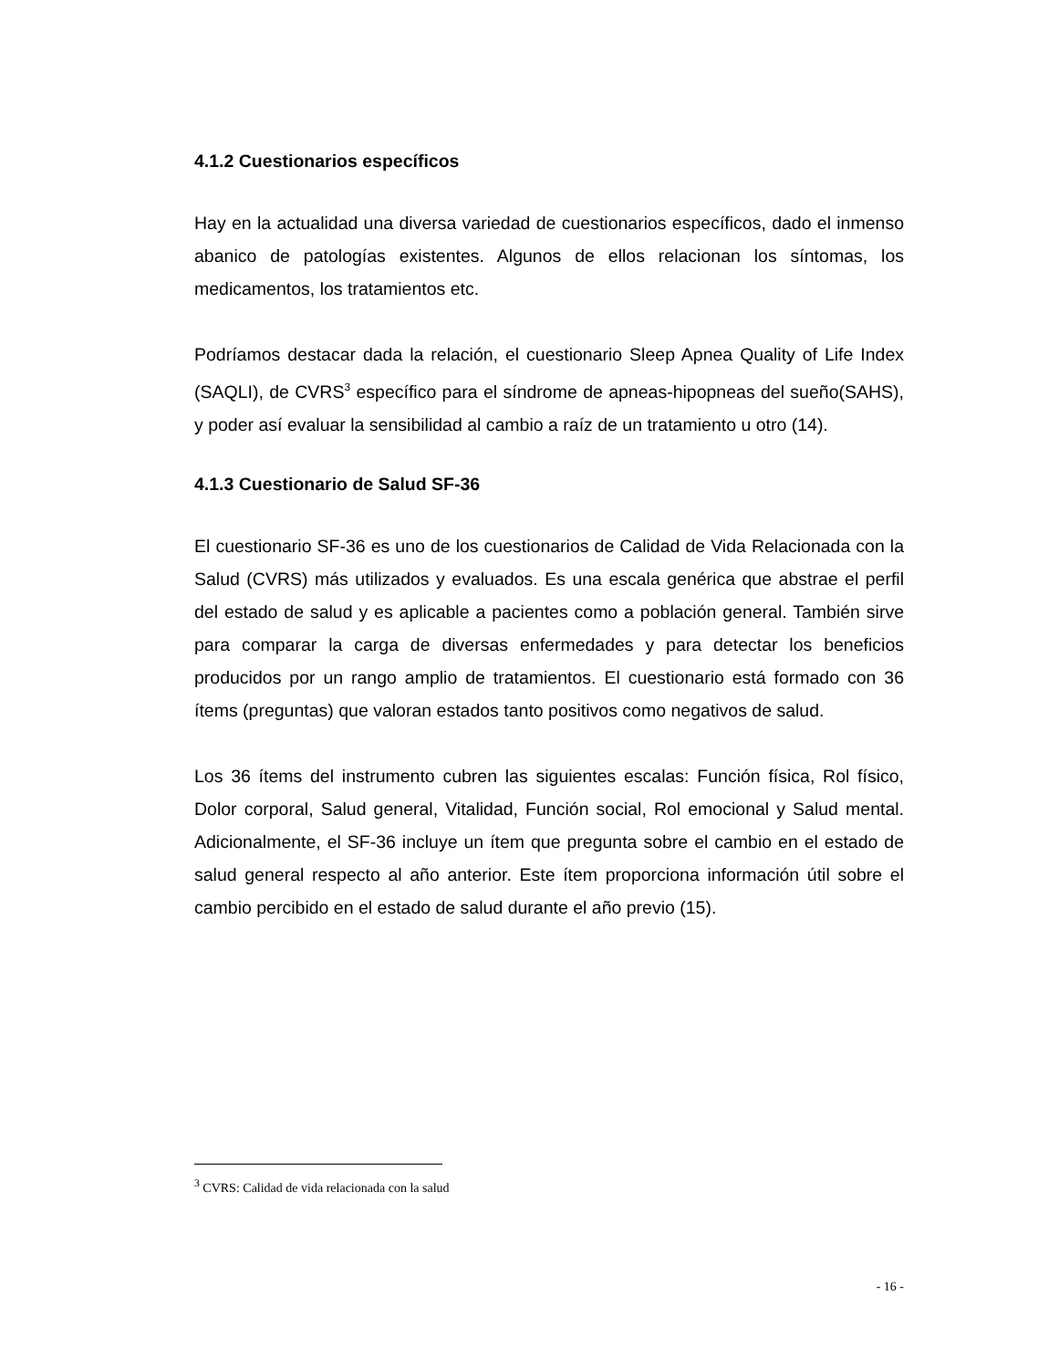4.1.2 Cuestionarios específicos
Hay en la actualidad una diversa variedad de cuestionarios específicos, dado el inmenso abanico de patologías existentes. Algunos de ellos relacionan los síntomas, los medicamentos, los tratamientos etc.
Podríamos destacar dada la relación, el cuestionario Sleep Apnea Quality of Life Index (SAQLI), de CVRS<sup>3</sup> específico para el síndrome de apneas-hipopneas del sueño(SAHS), y poder así evaluar la sensibilidad al cambio a raíz de un tratamiento u otro (14).
4.1.3 Cuestionario de Salud SF-36
El cuestionario SF-36 es uno de los cuestionarios de Calidad de Vida Relacionada con la Salud (CVRS) más utilizados y evaluados. Es una escala genérica que abstrae el perfil del estado de salud y es aplicable a pacientes como a población general. También sirve para comparar la carga de diversas enfermedades y para detectar los beneficios producidos por un rango amplio de tratamientos. El cuestionario está formado con 36 ítems (preguntas) que valoran estados tanto positivos como negativos de salud.
Los 36 ítems del instrumento cubren las siguientes escalas: Función física, Rol físico, Dolor corporal, Salud general, Vitalidad, Función social, Rol emocional y Salud mental. Adicionalmente, el SF-36 incluye un ítem que pregunta sobre el cambio en el estado de salud general respecto al año anterior. Este ítem proporciona información útil sobre el cambio percibido en el estado de salud durante el año previo (15).
<sup>3</sup> CVRS: Calidad de vida relacionada con la salud
- 16 -